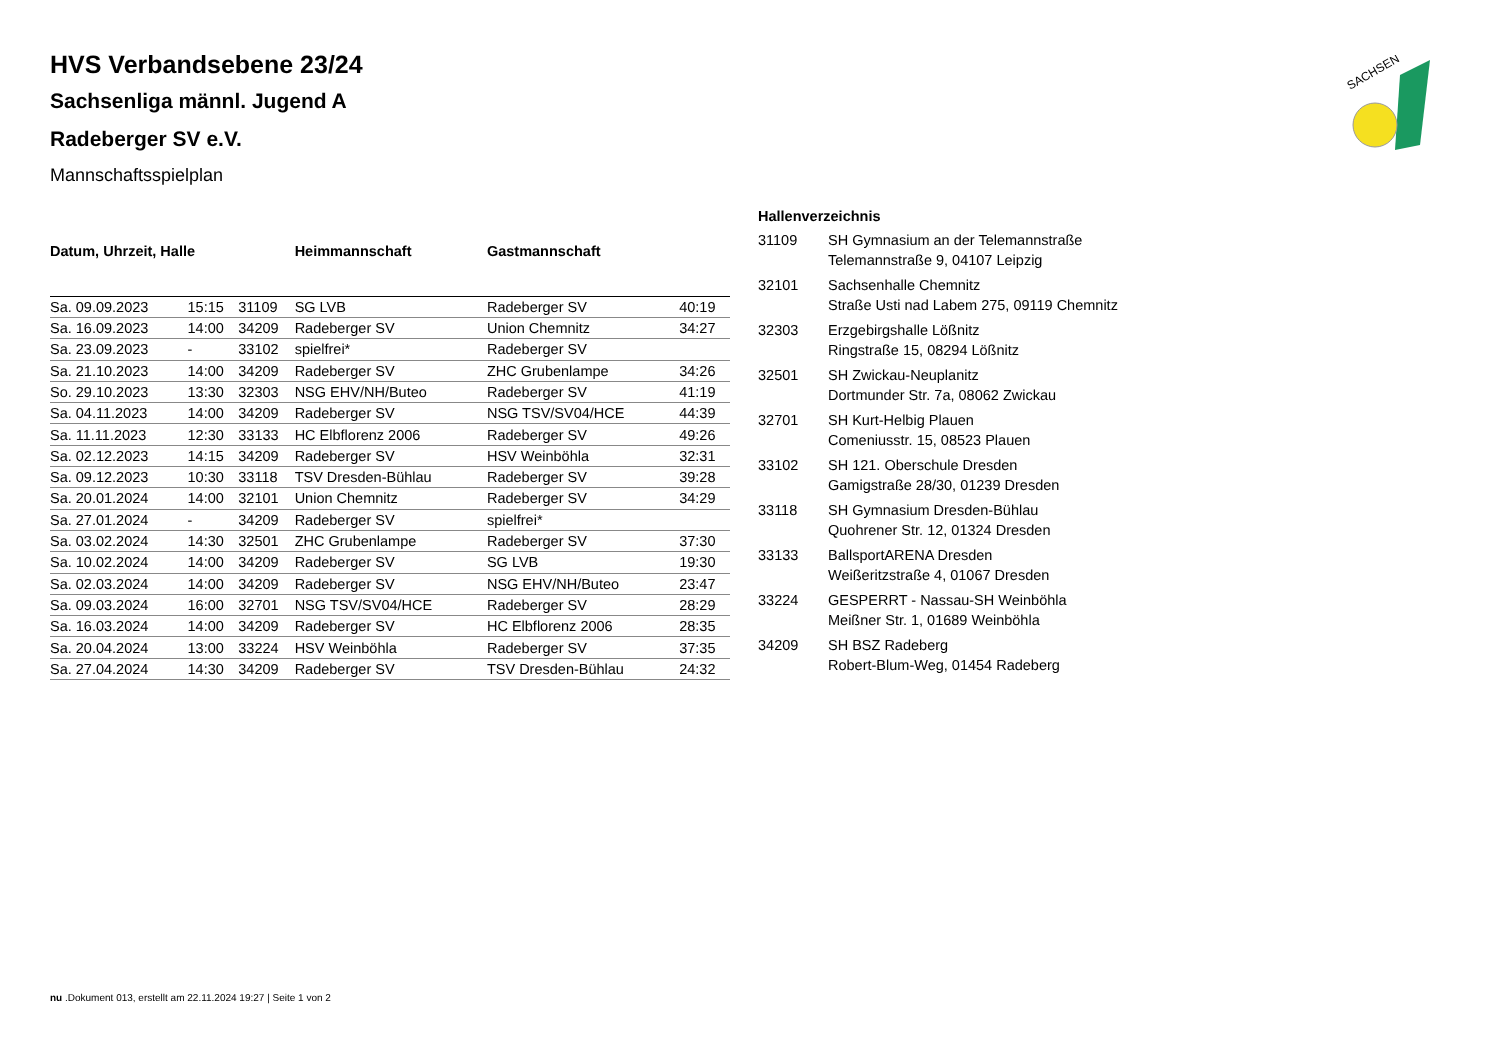SACHSEN
HVS Verbandsebene 23/24
Sachsenliga männl. Jugend A
Radeberger SV e.V.
Mannschaftsspielplan
| Datum, Uhrzeit, Halle | | | Heimmannschaft | Gastmannschaft | |
| --- | --- | --- | --- | --- | --- |
| Sa. 09.09.2023 | 15:15 | 31109 | SG LVB | Radeberger SV | 40:19 |
| Sa. 16.09.2023 | 14:00 | 34209 | Radeberger SV | Union Chemnitz | 34:27 |
| Sa. 23.09.2023 | - | 33102 | spielfrei* | Radeberger SV | |
| Sa. 21.10.2023 | 14:00 | 34209 | Radeberger SV | ZHC Grubenlampe | 34:26 |
| So. 29.10.2023 | 13:30 | 32303 | NSG EHV/NH/Buteo | Radeberger SV | 41:19 |
| Sa. 04.11.2023 | 14:00 | 34209 | Radeberger SV | NSG TSV/SV04/HCE | 44:39 |
| Sa. 11.11.2023 | 12:30 | 33133 | HC Elbflorenz 2006 | Radeberger SV | 49:26 |
| Sa. 02.12.2023 | 14:15 | 34209 | Radeberger SV | HSV Weinböhla | 32:31 |
| Sa. 09.12.2023 | 10:30 | 33118 | TSV Dresden-Bühlau | Radeberger SV | 39:28 |
| Sa. 20.01.2024 | 14:00 | 32101 | Union Chemnitz | Radeberger SV | 34:29 |
| Sa. 27.01.2024 | - | 34209 | Radeberger SV | spielfrei* | |
| Sa. 03.02.2024 | 14:30 | 32501 | ZHC Grubenlampe | Radeberger SV | 37:30 |
| Sa. 10.02.2024 | 14:00 | 34209 | Radeberger SV | SG LVB | 19:30 |
| Sa. 02.03.2024 | 14:00 | 34209 | Radeberger SV | NSG EHV/NH/Buteo | 23:47 |
| Sa. 09.03.2024 | 16:00 | 32701 | NSG TSV/SV04/HCE | Radeberger SV | 28:29 |
| Sa. 16.03.2024 | 14:00 | 34209 | Radeberger SV | HC Elbflorenz 2006 | 28:35 |
| Sa. 20.04.2024 | 13:00 | 33224 | HSV Weinböhla | Radeberger SV | 37:35 |
| Sa. 27.04.2024 | 14:30 | 34209 | Radeberger SV | TSV Dresden-Bühlau | 24:32 |
Hallenverzeichnis
| 31109 | SH Gymnasium an der Telemannstraße Telemannstraße 9, 04107 Leipzig |
| 32101 | Sachsenhalle Chemnitz Straße Usti nad Labem 275, 09119 Chemnitz |
| 32303 | Erzgebirgshalle Lößnitz Ringstraße 15, 08294 Lößnitz |
| 32501 | SH Zwickau-Neuplanitz Dortmunder Str. 7a, 08062 Zwickau |
| 32701 | SH Kurt-Helbig Plauen Comeniusstr. 15, 08523 Plauen |
| 33102 | SH 121. Oberschule Dresden Gamigstraße 28/30, 01239 Dresden |
| 33118 | SH Gymnasium Dresden-Bühlau Quohrener Str. 12, 01324 Dresden |
| 33133 | BallsportARENA Dresden Weißeritzstraße 4, 01067 Dresden |
| 33224 | GESPERRT - Nassau-SH Weinböhla Meißner Str. 1, 01689 Weinböhla |
| 34209 | SH BSZ Radeberg Robert-Blum-Weg, 01454 Radeberg |
nu .Dokument 013, erstellt am 22.11.2024 19:27 | Seite 1 von 2